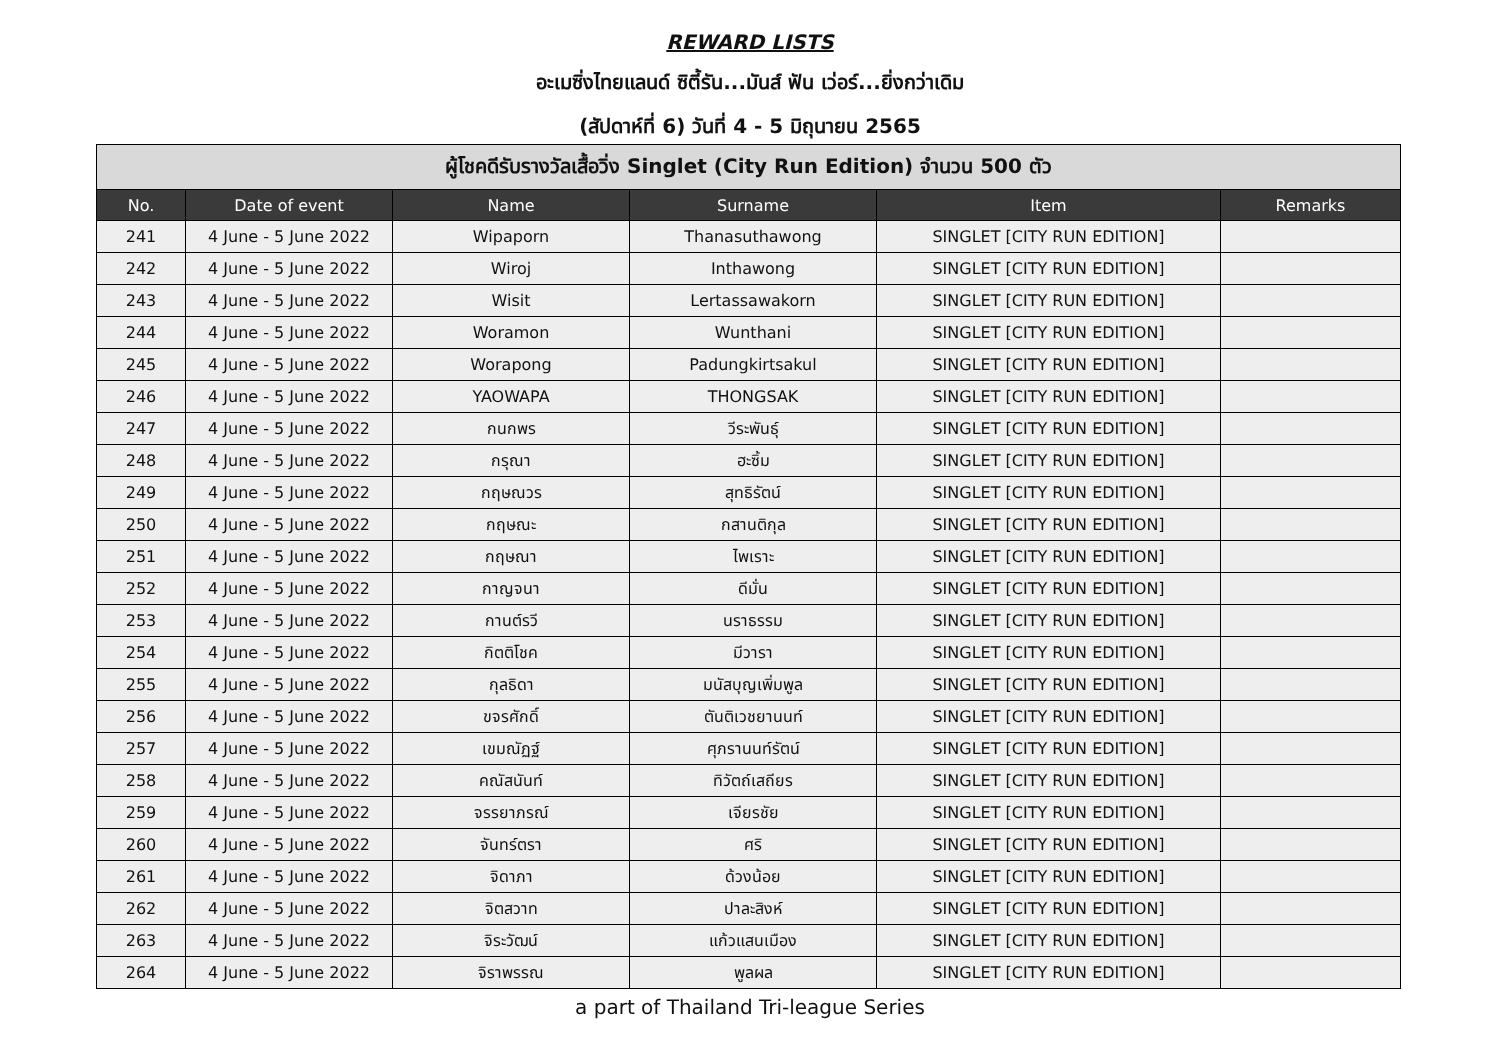REWARD LISTS
อะเมซิ่งไทยแลนด์ ซิตี้รัน...มันส์ ฟัน เว่อร์...ยิ่งกว่าเดิม
(สัปดาห์ที่ 6) วันที่ 4 - 5 มิถุนายน 2565
| ผู้โชคดีรับรางวัลเสื้อวิ่ง Singlet (City Run Edition) จำนวน 500 ตัว | | | | | |
| --- | --- | --- | --- | --- | --- |
| No. | Date of event | Name | Surname | Item | Remarks |
| 241 | 4 June - 5 June 2022 | Wipaporn | Thanasuthawong | SINGLET [CITY RUN EDITION] | |
| 242 | 4 June - 5 June 2022 | Wiroj | Inthawong | SINGLET [CITY RUN EDITION] | |
| 243 | 4 June - 5 June 2022 | Wisit | Lertassawakorn | SINGLET [CITY RUN EDITION] | |
| 244 | 4 June - 5 June 2022 | Woramon | Wunthani | SINGLET [CITY RUN EDITION] | |
| 245 | 4 June - 5 June 2022 | Worapong | Padungkirtsakul | SINGLET [CITY RUN EDITION] | |
| 246 | 4 June - 5 June 2022 | YAOWAPA | THONGSAK | SINGLET [CITY RUN EDITION] | |
| 247 | 4 June - 5 June 2022 | กนกพร | วีระพันธุ์ | SINGLET [CITY RUN EDITION] | |
| 248 | 4 June - 5 June 2022 | กรุณา | ฮะซิ้ม | SINGLET [CITY RUN EDITION] | |
| 249 | 4 June - 5 June 2022 | กฤษณวร | สุทธิรัตน์ | SINGLET [CITY RUN EDITION] | |
| 250 | 4 June - 5 June 2022 | กฤษณะ | กสานติกุล | SINGLET [CITY RUN EDITION] | |
| 251 | 4 June - 5 June 2022 | กฤษณา | ไพเราะ | SINGLET [CITY RUN EDITION] | |
| 252 | 4 June - 5 June 2022 | กาญจนา | ดีมั่น | SINGLET [CITY RUN EDITION] | |
| 253 | 4 June - 5 June 2022 | กานต์รวี | นราธรรม | SINGLET [CITY RUN EDITION] | |
| 254 | 4 June - 5 June 2022 | กิตติโชค | มีวารา | SINGLET [CITY RUN EDITION] | |
| 255 | 4 June - 5 June 2022 | กุลธิดา | มนัสบุญเพิ่มพูล | SINGLET [CITY RUN EDITION] | |
| 256 | 4 June - 5 June 2022 | ขจรศักดิ์ | ตันติเวชยานนท์ | SINGLET [CITY RUN EDITION] | |
| 257 | 4 June - 5 June 2022 | เขมณัฏฐ์ | ศุภรานนท์รัตน์ | SINGLET [CITY RUN EDITION] | |
| 258 | 4 June - 5 June 2022 | คณัสนันท์ | ทิวัตถ์เสถียร | SINGLET [CITY RUN EDITION] | |
| 259 | 4 June - 5 June 2022 | จรรยาภรณ์ | เจียรชัย | SINGLET [CITY RUN EDITION] | |
| 260 | 4 June - 5 June 2022 | จันทร์ตรา | ศริ | SINGLET [CITY RUN EDITION] | |
| 261 | 4 June - 5 June 2022 | จิดาภา | ด้วงน้อย | SINGLET [CITY RUN EDITION] | |
| 262 | 4 June - 5 June 2022 | จิตสวาท | ปาละสิงห์ | SINGLET [CITY RUN EDITION] | |
| 263 | 4 June - 5 June 2022 | จิระวัฒน์ | แก้วแสนเมือง | SINGLET [CITY RUN EDITION] | |
| 264 | 4 June - 5 June 2022 | จิราพรรณ | พูลผล | SINGLET [CITY RUN EDITION] | |
a part of Thailand Tri-league Series